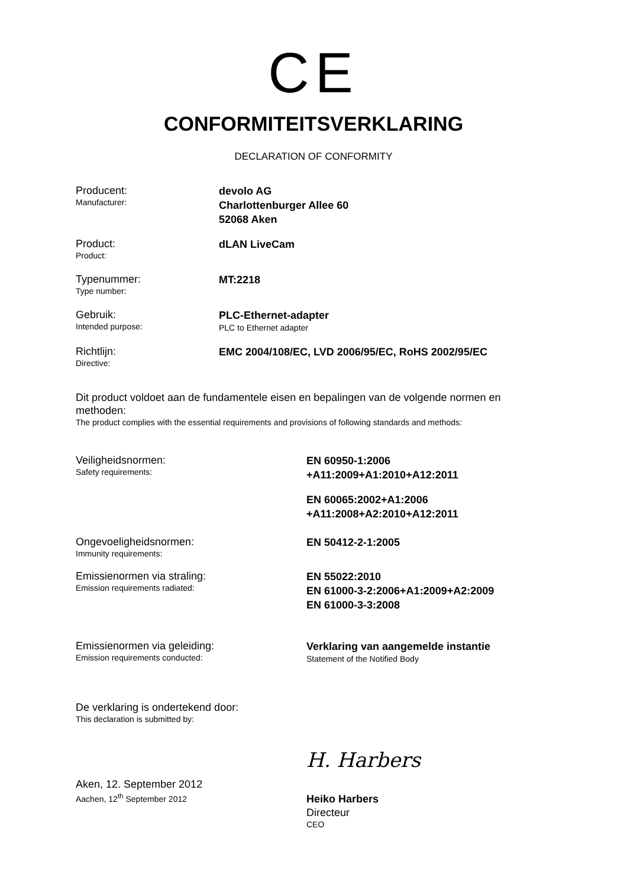CE
CONFORMITEITSVERKLARING
DECLARATION OF CONFORMITY
Producent:
Manufacturer:
devolo AG
Charlottenburger Allee 60
52068 Aken
Product:
Product:
dLAN LiveCam
Typenummer:
Type number:
MT:2218
Gebruik:
Intended purpose:
PLC-Ethernet-adapter
PLC to Ethernet adapter
Richtlijn:
Directive:
EMC 2004/108/EC, LVD 2006/95/EC, RoHS 2002/95/EC
Dit product voldoet aan de fundamentele eisen en bepalingen van de volgende normen en methoden:
The product complies with the essential requirements and provisions of following standards and methods:
Veiligheidsnormen:
Safety requirements:
EN 60950-1:2006
+A11:2009+A1:2010+A12:2011
EN 60065:2002+A1:2006
+A11:2008+A2:2010+A12:2011
Ongevoeligheidsnormen:
Immunity requirements:
EN 50412-2-1:2005
Emissienormen via straling:
Emission requirements radiated:
EN 55022:2010
EN 61000-3-2:2006+A1:2009+A2:2009
EN 61000-3-3:2008
Emissienormen via geleiding:
Emission requirements conducted:
Verklaring van aangemelde instantie
Statement of the Notified Body
De verklaring is ondertekend door:
This declaration is submitted by:
Aken, 12. September 2012
Aachen, 12<sup>th</sup> September 2012
H. Harbers
Heiko Harbers
Directeur
CEO